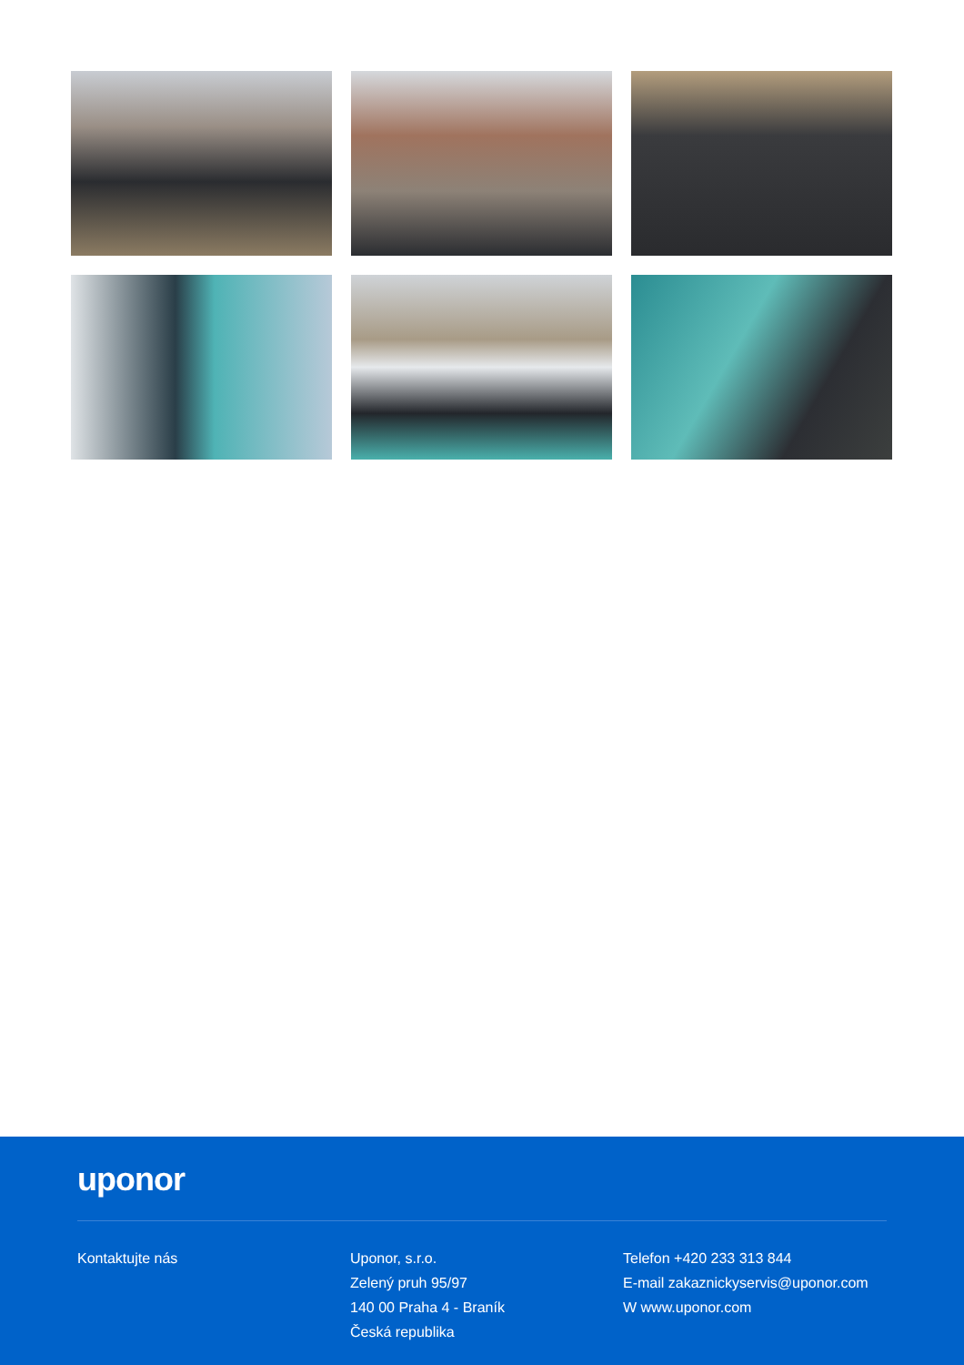uponor
Kontaktujte nás Uponor, s.r.o.
Zelený pruh 95/97
140 00 Praha 4 - Braník
Česká republika
Telefon +420 233 313 844
E-mail zakaznickyservis@uponor.com
W www.uponor.com